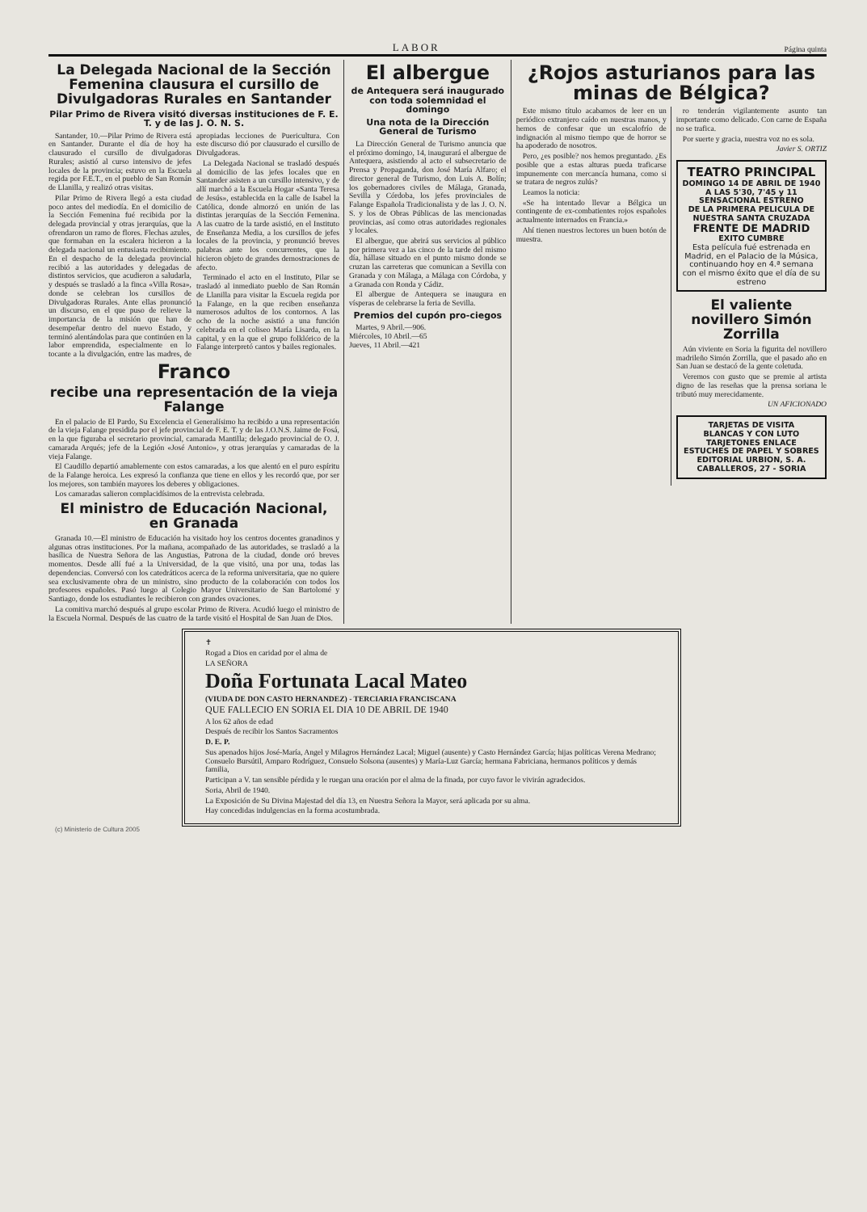LABOR Página quinta
La Delegada Nacional de la Sección Femenina clausura el cursillo de Divulgadoras Rurales en Santander
Pilar Primo de Rivera visitó diversas instituciones de F. E. T. y de las J. O. N. S.
Santander, 10.—Pilar Primo de Rivera está en Santander. Durante el día de hoy ha clausurado el cursillo de divulgadoras Rurales; asistió al curso intensivo de jefes locales de la provincia; estuvo en la Escuela regida por F.E.T., en el pueblo de San Román de Llanilla, y realizó otras visitas.
Pilar Primo de Rivera llegó a esta ciudad poco antes del mediodía. En el domicilio de la Sección Femenina fué recibida por la delegada provincial y otras jerarquías, que la ofrendaron un ramo de flores. Flechas azules, que formaban en la escalera hicieron a la delegada nacional un entusiasta recibimiento. En el despacho de la delegada provincial recibió a las autoridades y delegadas de distintos servicios, que acudieron a saludarla, y después se trasladó a la finca «Villa Rosa», donde se celebran los cursillos de Divulgadoras Rurales. Ante ellas pronunció un discurso, en el que puso de relieve la importancia de la misión que han de desempeñar dentro del nuevo Estado, y terminó alentándolas para que continúen en la labor emprendida, especialmente en lo tocante a la divulgación, entre las madres, de apropiadas lecciones de Puericultura. Con este discurso dió por clausurado el cursillo de Divulgadoras.
La Delegada Nacional se trasladó después al domicilio de las jefes locales que en Santander asisten a un cursillo intensivo, y de allí marchó a la Escuela Hogar «Santa Teresa de Jesús», establecida en la calle de Isabel la Católica, donde almorzó en unión de las distintas jerarquías de la Sección Femenina. A las cuatro de la tarde asistió, en el Instituto de Enseñanza Media, a los cursillos de jefes locales de la provincia, y pronunció breves palabras ante los concurrentes, que la hicieron objeto de grandes demostraciones de afecto.
Terminado el acto en el Instituto, Pilar se trasladó al inmediato pueblo de San Román de Llanilla para visitar la Escuela regida por la Falange, en la que reciben enseñanza numerosos adultos de los contornos. A las ocho de la noche asistió a una función celebrada en el coliseo María Lisarda, en la capital, y en la que el grupo folklórico de la Falange interpretó cantos y bailes regionales.
Franco
recibe una representación de la vieja Falange
En el palacio de El Pardo, Su Excelencia el Generalísimo ha recibido a una representación de la vieja Falange presidida por el jefe provincial de F. E. T. y de las J.O.N.S. Jaime de Fosá, en la que figuraba el secretario provincial, camarada Mantilla; delegado provincial de O. J. camarada Arqués; jefe de la Legión «José Antonio», y otras jerarquías y camaradas de la vieja Falange.
El Caudillo departió amablemente con estos camaradas, a los que alentó en el puro espíritu de la Falange heroica. Les expresó la confianza que tiene en ellos y les recordó que, por ser los mejores, son también mayores los deberes y obligaciones.
Los camaradas salieron complacidísimos de la entrevista celebrada.
El ministro de Educación Nacional, en Granada
Granada 10.—El ministro de Educación ha visitado hoy los centros docentes granadinos y algunas otras instituciones. Por la mañana, acompañado de las autoridades, se trasladó a la basílica de Nuestra Señora de las Angustias, Patrona de la ciudad, donde oró breves momentos. Desde allí fué a la Universidad, de la que visitó, una por una, todas las dependencias. Conversó con los catedráticos acerca de la reforma universitaria, que no quiere sea exclusivamente obra de un ministro, sino producto de la colaboración con todos los profesores españoles. Pasó luego al Colegio Mayor Universitario de San Bartolomé y Santiago, donde los estudiantes le recibieron con grandes ovaciones.
La comitiva marchó después al grupo escolar Primo de Rivera. Acudió luego el ministro de la Escuela Normal. Después de las cuatro de la tarde visitó el Hospital de San Juan de Dios.
El albergue
de Antequera será inaugurado con toda solemnidad el domingo
Una nota de la Dirección General de Turismo
La Dirección General de Turismo anuncia que el próximo domingo, 14, inaugurará el albergue de Antequera, asistiendo al acto el subsecretario de Prensa y Propaganda, don José María Alfaro; el director general de Turismo, don Luis A. Bolín; los gobernadores civiles de Málaga, Granada, Sevilla y Córdoba, los jefes provinciales de Falange Española Tradicionalista y de las J. O. N. S. y los de Obras Públicas de las mencionadas provincias, así como otras autoridades regionales y locales.
El albergue, que abrirá sus servicios al público por primera vez a las cinco de la tarde del mismo día, hállase situado en el punto mismo donde se cruzan las carreteras que comunican a Sevilla con Granada y con Málaga, a Málaga con Córdoba, y a Granada con Ronda y Cádiz.
El albergue de Antequera se inaugura en vísperas de celebrarse la feria de Sevilla.
Premios del cupón pro-ciegos
Martes, 9 Abril.—906.
Miércoles, 10 Abril.—65
Jueves, 11 Abril.—421
¿Rojos asturianos para las minas de Bélgica?
Este mismo título acabamos de leer en un periódico extranjero caído en nuestras manos, y hemos de confesar que un escalofrío de indignación al mismo tiempo que de horror se ha apoderado de nosotros.
Pero, ¿es posible? nos hemos preguntado. ¿Es posible que a estas alturas pueda traficarse impunemente con mercancía humana, como si se tratara de negros zulús?
Leamos la noticia:
«Se ha intentado llevar a Bélgica un contingente de ex-combatientes rojos españoles actualmente internados en Francia.»
Ahí tienen nuestros lectores un buen botón de muestra.
ro tenderán vigilantemente asunto tan importante como delicado. Con carne de España no se trafica.
Por suerte y gracia, nuestra voz no es sola.
Javier S. ORTIZ
TEATRO PRINCIPAL
DOMINGO 14 DE ABRIL DE 1940
A LAS 5'30, 7'45 y 11
SENSACIONAL ESTRENO
DE LA PRIMERA PELICULA DE NUESTRA SANTA CRUZADA
FRENTE DE MADRID
EXITO CUMBRE
Esta película fué estrenada en Madrid, en el Palacio de la Música, continuando hoy en 4.ª semana con el mismo éxito que el día de su estreno
El valiente novillero Simón Zorrilla
Aún viviente en Soria la figurita del novillero madrileño Simón Zorrilla, que el pasado año en San Juan se destacó de la gente coletuda.
Veremos con gusto que se premie al artista digno de las reseñas que la prensa soriana le tributó muy merecidamente.
UN AFICIONADO
TARJETAS DE VISITA
BLANCAS Y CON LUTO
TARJETONES ENLACE
ESTUCHES DE PAPEL Y SOBRES
EDITORIAL URBION, S. A.
CABALLEROS, 27 - SORIA
✝
Rogad a Dios en caridad por el alma de
LA SEÑORA
Doña Fortunata Lacal Mateo
(VIUDA DE DON CASTO HERNANDEZ) - TERCIARIA FRANCISCANA
QUE FALLECIO EN SORIA EL DIA 10 DE ABRIL DE 1940
A los 62 años de edad
Después de recibir los Santos Sacramentos
D. E. P.
Sus apenados hijos José-María, Angel y Milagros Hernández Lacal; Miguel (ausente) y Casto Hernández García; hijas políticas Verena Medrano; Consuelo Bursútil, Amparo Rodríguez, Consuelo Solsona (ausentes) y María-Luz García; hermana Fabriciana, hermanos políticos y demás familia,
Participan a V. tan sensible pérdida y le ruegan una oración por el alma de la finada, por cuyo favor le vivirán agradecidos.
Soria, Abril de 1940.
La Exposición de Su Divina Majestad del día 13, en Nuestra Señora la Mayor, será aplicada por su alma.
Hay concedidas indulgencias en la forma acostumbrada.
(c) Ministerio de Cultura 2005